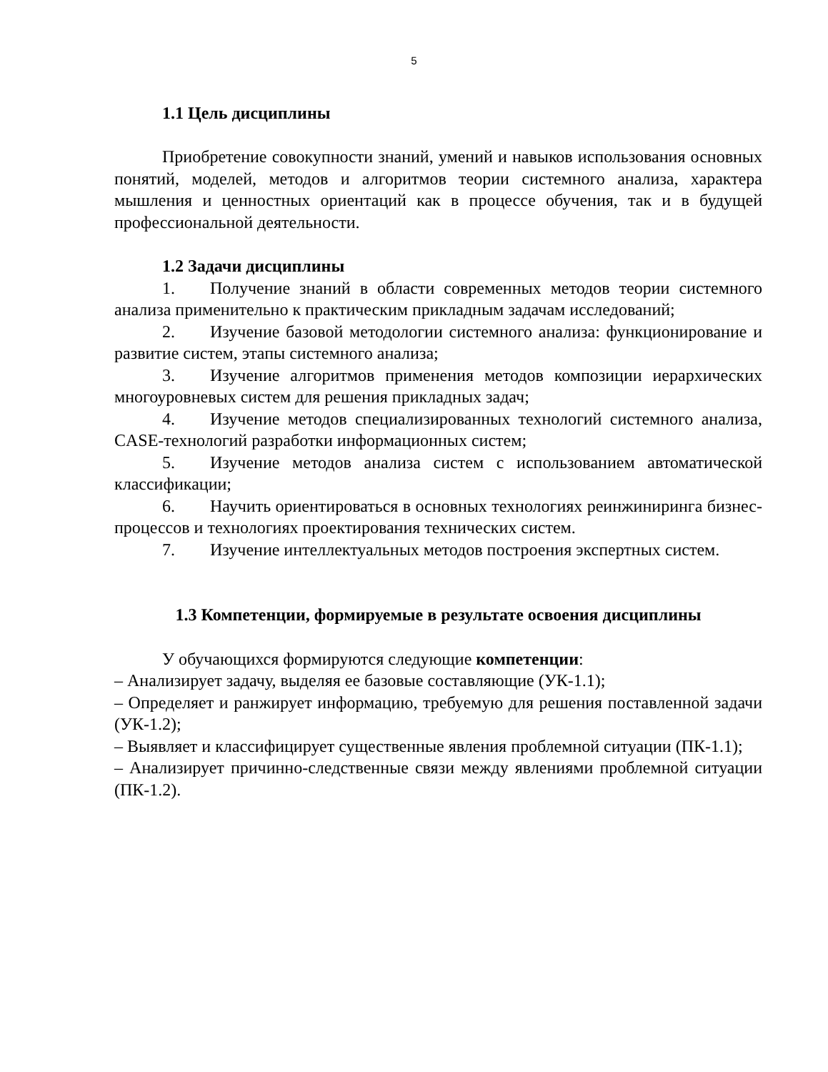5
1.1 Цель дисциплины
Приобретение совокупности знаний, умений и навыков использования основных понятий, моделей, методов и алгоритмов теории системного анализа, характера мышления и ценностных ориентаций как в процессе обучения, так и в будущей профессиональной деятельности.
1.2 Задачи дисциплины
1. Получение знаний в области современных методов теории системного анализа применительно к практическим прикладным задачам исследований;
2. Изучение базовой методологии системного анализа: функционирование и развитие систем, этапы системного анализа;
3. Изучение алгоритмов применения методов композиции иерархических многоуровневых систем для решения прикладных задач;
4. Изучение методов специализированных технологий системного анализа, CASE-технологий разработки информационных систем;
5. Изучение методов анализа систем с использованием автоматической классификации;
6. Научить ориентироваться в основных технологиях реинжиниринга бизнес-процессов и технологиях проектирования технических систем.
7. Изучение интеллектуальных методов построения экспертных систем.
1.3 Компетенции, формируемые в результате освоения дисциплины
У обучающихся формируются следующие компетенции:
– Анализирует задачу, выделяя ее базовые составляющие (УК-1.1);
– Определяет и ранжирует информацию, требуемую для решения поставленной задачи (УК-1.2);
– Выявляет и классифицирует существенные явления проблемной ситуации (ПК-1.1);
– Анализирует причинно-следственные связи между явлениями проблемной ситуации (ПК-1.2).